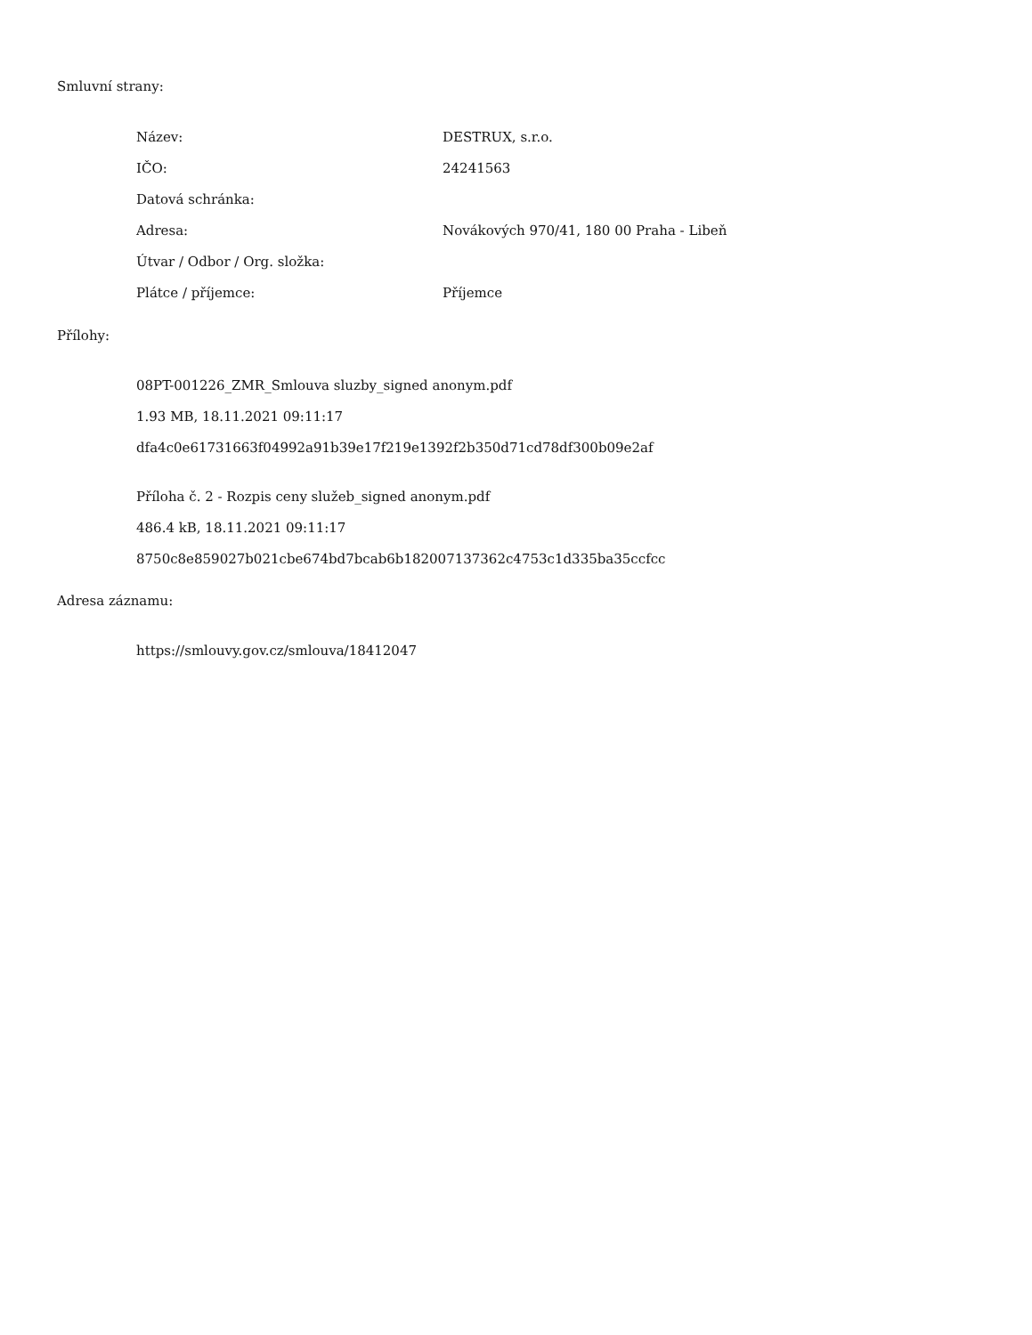Smluvní strany:
| Název: | DESTRUX, s.r.o. |
| IČO: | 24241563 |
| Datová schránka: | |
| Adresa: | Novákových 970/41, 180 00 Praha - Libeň |
| Útvar / Odbor / Org. složka: | |
| Plátce / příjemce: | Příjemce |
Přílohy:
08PT-001226_ZMR_Smlouva sluzby_signed anonym.pdf
1.93 MB, 18.11.2021 09:11:17
dfa4c0e61731663f04992a91b39e17f219e1392f2b350d71cd78df300b09e2af
Příloha č. 2 - Rozpis ceny služeb_signed anonym.pdf
486.4 kB, 18.11.2021 09:11:17
8750c8e859027b021cbe674bd7bcab6b182007137362c4753c1d335ba35ccfcc
Adresa záznamu:
https://smlouvy.gov.cz/smlouva/18412047